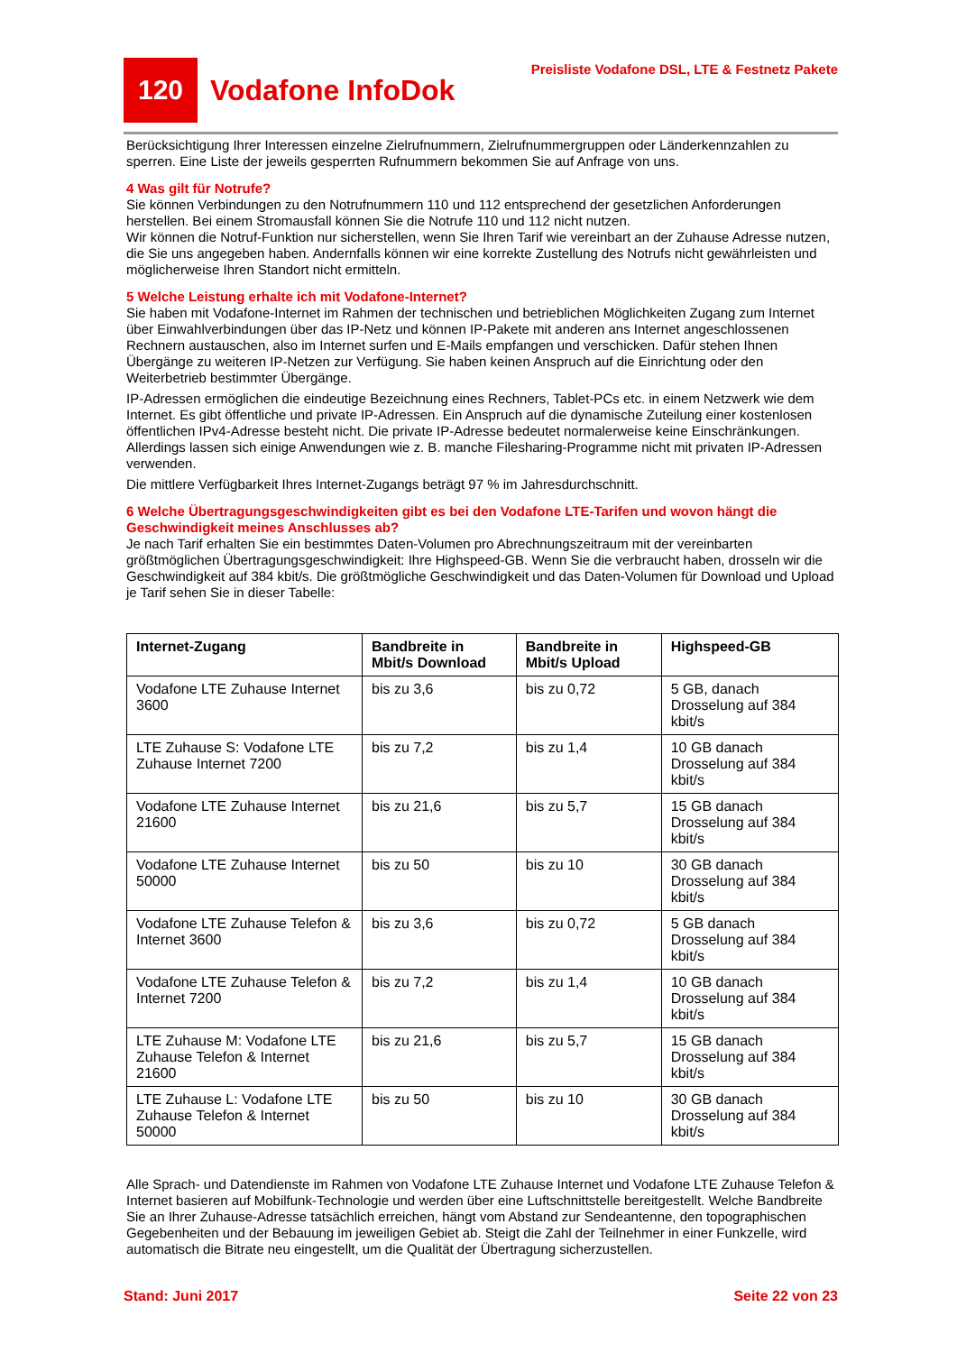120
Vodafone InfoDok
Preisliste Vodafone DSL, LTE & Festnetz Pakete
Berücksichtigung Ihrer Interessen einzelne Zielrufnummern, Zielrufnummergruppen oder Länderkennzahlen zu sperren. Eine Liste der jeweils gesperrten Rufnummern bekommen Sie auf Anfrage von uns.
4 Was gilt für Notrufe?
Sie können Verbindungen zu den Notrufnummern 110 und 112 entsprechend der gesetzlichen Anforderungen herstellen. Bei einem Stromausfall können Sie die Notrufe 110 und 112 nicht nutzen.
Wir können die Notruf-Funktion nur sicherstellen, wenn Sie Ihren Tarif wie vereinbart an der Zuhause Adresse nutzen, die Sie uns angegeben haben. Andernfalls können wir eine korrekte Zustellung des Notrufs nicht gewährleisten und möglicherweise Ihren Standort nicht ermitteln.
5 Welche Leistung erhalte ich mit Vodafone-Internet?
Sie haben mit Vodafone-Internet im Rahmen der technischen und betrieblichen Möglichkeiten Zugang zum Internet über Einwahlverbindungen über das IP-Netz und können IP-Pakete mit anderen ans Internet angeschlossenen Rechnern austauschen, also im Internet surfen und E-Mails empfangen und verschicken. Dafür stehen Ihnen Übergänge zu weiteren IP-Netzen zur Verfügung. Sie haben keinen Anspruch auf die Einrichtung oder den Weiterbetrieb bestimmter Übergänge.
IP-Adressen ermöglichen die eindeutige Bezeichnung eines Rechners, Tablet-PCs etc. in einem Netzwerk wie dem Internet. Es gibt öffentliche und private IP-Adressen. Ein Anspruch auf die dynamische Zuteilung einer kostenlosen öffentlichen IPv4-Adresse besteht nicht. Die private IP-Adresse bedeutet normalerweise keine Einschränkungen. Allerdings lassen sich einige Anwendungen wie z. B. manche Filesharing-Programme nicht mit privaten IP-Adressen verwenden.
Die mittlere Verfügbarkeit Ihres Internet-Zugangs beträgt 97 % im Jahresdurchschnitt.
6 Welche Übertragungsgeschwindigkeiten gibt es bei den Vodafone LTE-Tarifen und wovon hängt die Geschwindigkeit meines Anschlusses ab?
Je nach Tarif erhalten Sie ein bestimmtes Daten-Volumen pro Abrechnungszeitraum mit der vereinbarten größtmöglichen Übertragungsgeschwindigkeit: Ihre Highspeed-GB. Wenn Sie die verbraucht haben, drosseln wir die Geschwindigkeit auf 384 kbit/s. Die größtmögliche Geschwindigkeit und das Daten-Volumen für Download und Upload je Tarif sehen Sie in dieser Tabelle:
| Internet-Zugang | Bandbreite in Mbit/s Download | Bandbreite in Mbit/s Upload | Highspeed-GB |
| --- | --- | --- | --- |
| Vodafone LTE Zuhause Internet 3600 | bis zu 3,6 | bis zu 0,72 | 5 GB, danach Drosselung auf 384 kbit/s |
| LTE Zuhause S: Vodafone LTE Zuhause Internet 7200 | bis zu 7,2 | bis zu 1,4 | 10 GB danach Drosselung auf 384 kbit/s |
| Vodafone LTE Zuhause Internet 21600 | bis zu 21,6 | bis zu 5,7 | 15 GB danach Drosselung auf 384 kbit/s |
| Vodafone LTE Zuhause Internet 50000 | bis zu 50 | bis zu 10 | 30 GB danach Drosselung auf 384 kbit/s |
| Vodafone LTE Zuhause Telefon & Internet 3600 | bis zu 3,6 | bis zu 0,72 | 5 GB danach Drosselung auf 384 kbit/s |
| Vodafone LTE Zuhause Telefon & Internet 7200 | bis zu 7,2 | bis zu 1,4 | 10 GB danach Drosselung auf 384 kbit/s |
| LTE Zuhause M: Vodafone LTE Zuhause Telefon & Internet 21600 | bis zu 21,6 | bis zu 5,7 | 15 GB danach Drosselung auf 384 kbit/s |
| LTE Zuhause L: Vodafone LTE Zuhause Telefon & Internet 50000 | bis zu 50 | bis zu 10 | 30 GB danach Drosselung auf 384 kbit/s |
Alle Sprach- und Datendienste im Rahmen von Vodafone LTE Zuhause Internet und Vodafone LTE Zuhause Telefon & Internet basieren auf Mobilfunk-Technologie und werden über eine Luftschnittstelle bereitgestellt. Welche Bandbreite Sie an Ihrer Zuhause-Adresse tatsächlich erreichen, hängt vom Abstand zur Sendeantenne, den topographischen Gegebenheiten und der Bebauung im jeweiligen Gebiet ab. Steigt die Zahl der Teilnehmer in einer Funkzelle, wird automatisch die Bitrate neu eingestellt, um die Qualität der Übertragung sicherzustellen.
Stand: Juni 2017 Seite 22 von 23